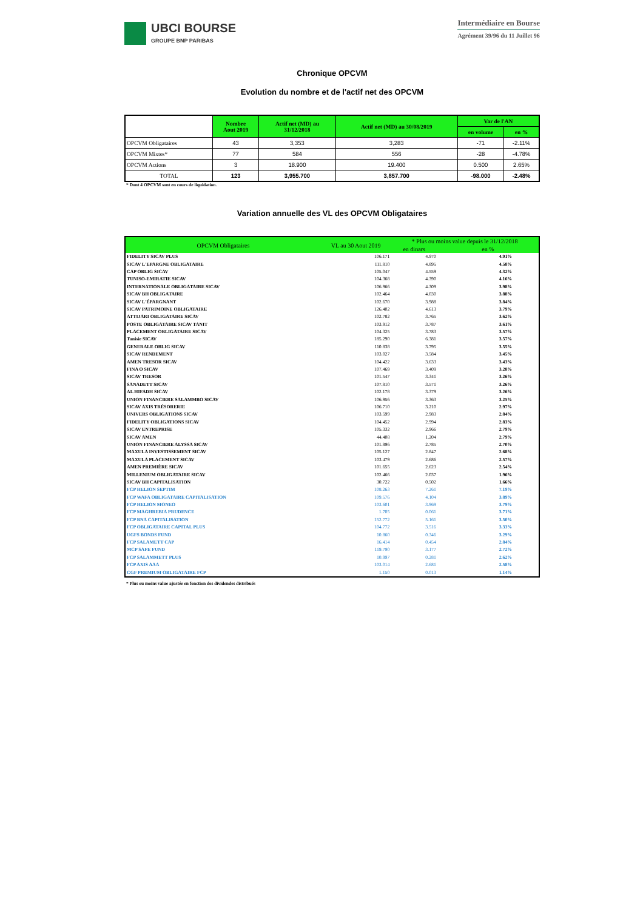UBCI BOURSE
GROUPE BNP PARIBAS
Intermédiaire en Bourse
Agrément 39/96 du 11 Juillet 96
Chronique OPCVM
Evolution du nombre et de l'actif net des OPCVM
| | Nombre Aout 2019 | Actif net (MD) au 31/12/2018 | Actif net (MD) au 30/08/2019 | Var de l'AN | |
| --- | --- | --- | --- | --- | --- |
| | | | | en volume | en % |
| OPCVM Obligataires | 43 | 3,353 | 3,283 | -71 | -2.11% |
| OPCVM Mixtes* | 77 | 584 | 556 | -28 | -4.78% |
| OPCVM Actions | 3 | 18.900 | 19.400 | 0.500 | 2.65% |
| TOTAL | 123 | 3,955.700 | 3,857.700 | -98.000 | -2.48% |
* Dont 4 OPCVM sont en cours de liquidation.
Variation annuelle des VL des OPCVM Obligataires
| OPCVM Obligataires | VL au 30 Aout 2019 | * Plus ou moins value depuis le 31/12/2018 | |
| --- | --- | --- | --- |
| | | en dinars | en % |
| FIDELITY SICAV PLUS | 106.171 | 4.970 | 4.91% |
| SICAV L'EPARGNE OBLIGATAIRE | 111.810 | 4.895 | 4.58% |
| CAP OBLIG SICAV | 105.047 | 4.559 | 4.32% |
| TUNISO-EMIRATIE SICAV | 104.368 | 4.390 | 4.16% |
| INTERNATIONALE OBLIGATAIRE SICAV | 106.966 | 4.309 | 3.98% |
| SICAV BH OBLIGATAIRE | 102.464 | 4.030 | 3.88% |
| SICAV L'ÉPARGNANT | 102.670 | 3.988 | 3.84% |
| SICAV PATRIMOINE OBLIGATAIRE | 126.402 | 4.613 | 3.79% |
| ATTIJARI OBLIGATAIRE SICAV | 102.782 | 3.765 | 3.62% |
| POSTE OBLIGATAIRE SICAV TANIT | 103.912 | 3.787 | 3.61% |
| PLACEMENT OBLIGATAIRE SICAV | 104.325 | 3.783 | 3.57% |
| Tunisie SICAV | 185.290 | 6.381 | 3.57% |
| GENERALE OBLIG SICAV | 110.838 | 3.795 | 3.55% |
| SICAV RENDEMENT | 103.027 | 3.584 | 3.45% |
| AMEN TRESOR SICAV | 104.422 | 3.633 | 3.43% |
| FINA O SICAV | 107.469 | 3.409 | 3.28% |
| SICAV TRESOR | 101.547 | 3.341 | 3.26% |
| SANADETT SICAV | 107.810 | 3.571 | 3.26% |
| AL HIFADH SICAV | 102.178 | 3.379 | 3.26% |
| UNION FINANCIERE SALAMMBO SICAV | 106.956 | 3.363 | 3.25% |
| SICAV AXIS TRÉSORERIE | 106.710 | 3.210 | 2.97% |
| UNIVERS OBLIGATIONS SICAV | 103.599 | 2.983 | 2.84% |
| FIDELITY OBLIGATIONS SICAV | 104.452 | 2.994 | 2.83% |
| SICAV ENTREPRISE | 105.332 | 2.966 | 2.79% |
| SICAV AMEN | 44.408 | 1.204 | 2.79% |
| UNION FINANCIERE ALYSSA SICAV | 101.896 | 2.785 | 2.70% |
| MAXULA INVESTISSEMENT SICAV | 105.127 | 2.847 | 2.68% |
| MAXULA PLACEMENT SICAV | 103.479 | 2.686 | 2.57% |
| AMEN PREMIÈRE SICAV | 101.655 | 2.623 | 2.54% |
| MILLENIUM OBLIGATAIRE SICAV | 102.466 | 2.037 | 1.96% |
| SICAV BH CAPITALISATION | 30.722 | 0.502 | 1.66% |
| FCP HELION SEPTIM | 108.263 | 7.261 | 7.19% |
| FCP WAFA OBLIGATAIRE CAPITALISATION | 109.576 | 4.104 | 3.89% |
| FCP HELION MONEO | 103.601 | 3.969 | 3.79% |
| FCP MAGHREBIA PRUDENCE | 1.705 | 0.061 | 3.71% |
| FCP BNA CAPITALISATION | 152.772 | 5.161 | 3.50% |
| FCP OBLIGATAIRE CAPITAL PLUS | 104.772 | 3.516 | 3.33% |
| UGFS BONDS FUND | 10.860 | 0.346 | 3.29% |
| FCP SALAMETT CAP | 16.414 | 0.454 | 2.84% |
| MCP SAFE FUND | 119.790 | 3.177 | 2.72% |
| FCP SALAMMETT PLUS | 10.997 | 0.281 | 2.62% |
| FCP AXIS AAA | 103.014 | 2.681 | 2.58% |
| CGF PREMIUM OBLIGATAIRE FCP | 1.150 | 0.013 | 1.14% |
* Plus ou moins value ajustée en fonction des dividendes distribués